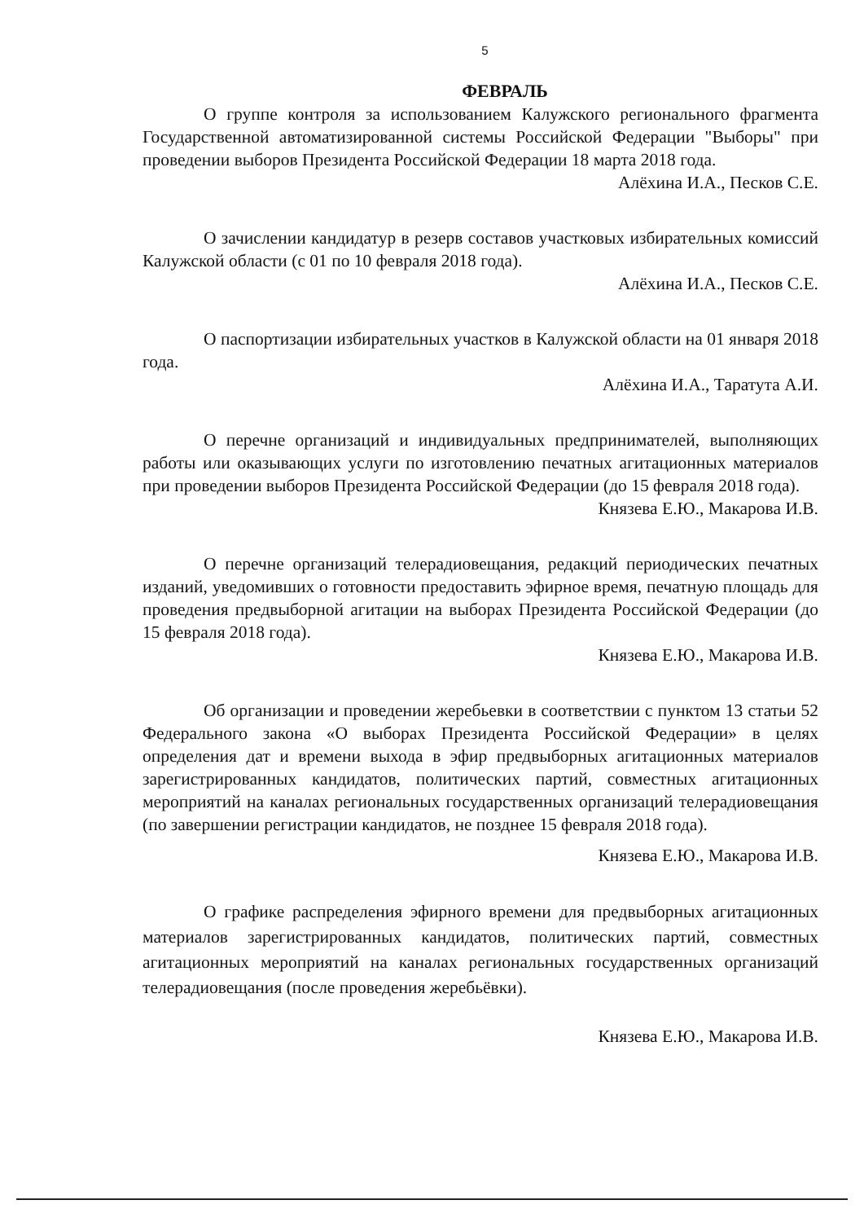5
ФЕВРАЛЬ
О группе контроля за использованием Калужского регионального фрагмента Государственной автоматизированной системы Российской Федерации "Выборы" при проведении выборов Президента Российской Федерации 18 марта 2018 года.
Алёхина И.А., Песков С.Е.
О зачислении кандидатур в резерв составов участковых избирательных комиссий Калужской области (с 01 по 10 февраля 2018 года).
Алёхина И.А., Песков С.Е.
О паспортизации избирательных участков в Калужской области на 01 января 2018 года.
Алёхина И.А., Таратута А.И.
О перечне организаций и индивидуальных предпринимателей, выполняющих работы или оказывающих услуги по изготовлению печатных агитационных материалов при проведении выборов Президента Российской Федерации (до 15 февраля 2018 года).
Князева Е.Ю., Макарова И.В.
О перечне организаций телерадиовещания, редакций периодических печатных изданий, уведомивших о готовности предоставить эфирное время, печатную площадь для проведения предвыборной агитации на выборах Президента Российской Федерации (до 15 февраля 2018 года).
Князева Е.Ю., Макарова И.В.
Об организации и проведении жеребьевки в соответствии с пунктом 13 статьи 52 Федерального закона «О выборах Президента Российской Федерации» в целях определения дат и времени выхода в эфир предвыборных агитационных материалов зарегистрированных кандидатов, политических партий, совместных агитационных мероприятий на каналах региональных государственных организаций телерадиовещания (по завершении регистрации кандидатов, не позднее 15 февраля 2018 года).
Князева Е.Ю., Макарова И.В.
О графике распределения эфирного времени для предвыборных агитационных материалов зарегистрированных кандидатов, политических партий, совместных агитационных мероприятий на каналах региональных государственных организаций телерадиовещания (после проведения жеребьёвки).
Князева Е.Ю., Макарова И.В.